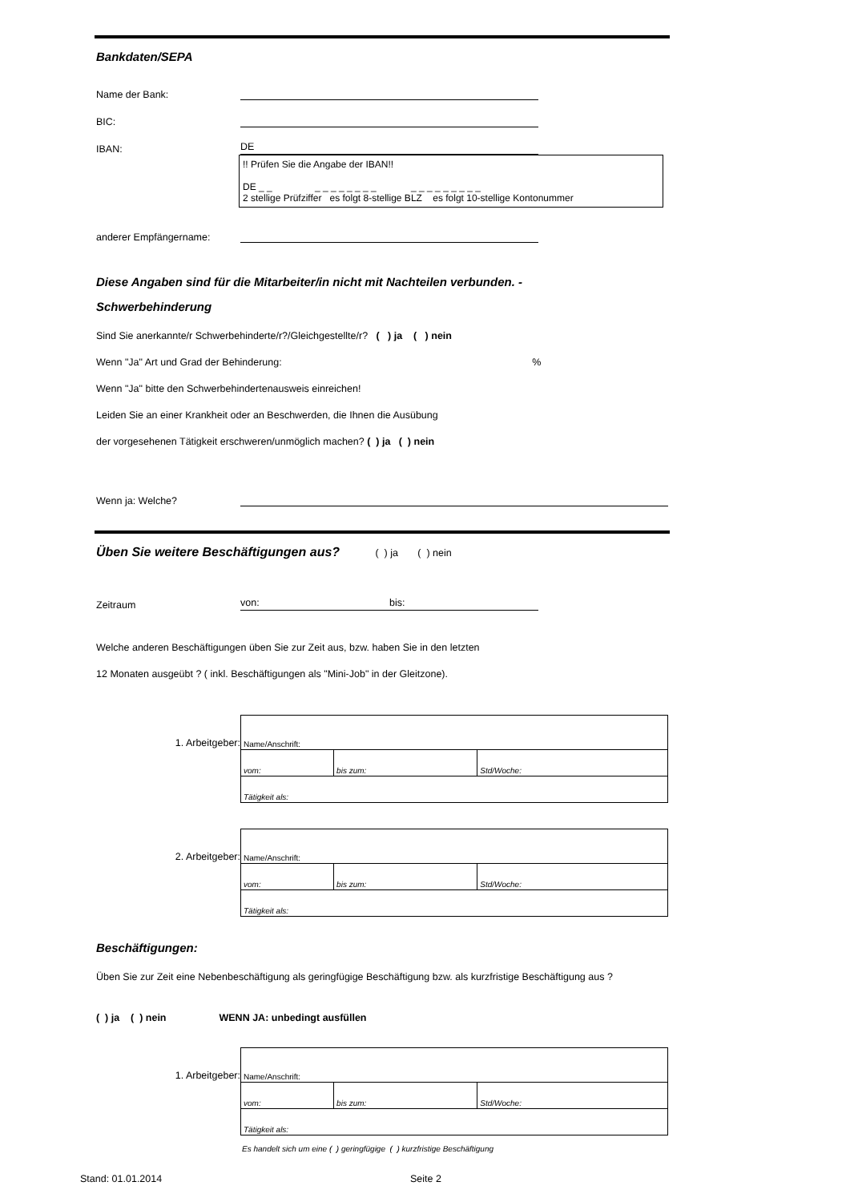Bankdaten/SEPA
Name der Bank:
BIC:
IBAN: DE
!! Prüfen Sie die Angabe der IBAN!!
DE _ _ _ _ _ _ _ _ _ _ _ _ _ _ _ _ _ _ _
2 stellige Prüfziffer es folgt 8-stellige BLZ es folgt 10-stellige Kontonummer
anderer Empfängername:
Diese Angaben sind für die Mitarbeiter/in nicht mit Nachteilen verbunden. -
Schwerbehinderung
Sind Sie anerkannte/r Schwerbehinderte/r?/Gleichgestellte/r? ( ) ja ( ) nein
Wenn "Ja" Art und Grad der Behinderung: %
Wenn "Ja" bitte den Schwerbehindertenausweis einreichen!
Leiden Sie an einer Krankheit oder an Beschwerden, die Ihnen die Ausübung
der vorgesehenen Tätigkeit erschweren/unmöglich machen? ( ) ja ( ) nein
Wenn ja: Welche?
Üben Sie weitere Beschäftigungen aus? ( ) ja ( ) nein
Zeitraum von: bis:
Welche anderen Beschäftigungen üben Sie zur Zeit aus, bzw. haben Sie in den letzten
12 Monaten ausgeübt ? ( inkl. Beschäftigungen als "Mini-Job" in der Gleitzone).
1. Arbeitgeber:
| Name/Anschrift: | | |
| vom: | bis zum: | Std/Woche: |
| Tätigkeit als: | | |
2. Arbeitgeber:
| Name/Anschrift: | | |
| vom: | bis zum: | Std/Woche: |
| Tätigkeit als: | | |
Beschäftigungen:
Üben Sie zur Zeit eine Nebenbeschäftigung als geringfügige Beschäftigung bzw. als kurzfristige Beschäftigung aus ?
( ) ja ( ) nein WENN JA: unbedingt ausfüllen
1. Arbeitgeber:
| Name/Anschrift: | | |
| vom: | bis zum: | Std/Woche: |
| Tätigkeit als: | | |
Es handelt sich um eine ( ) geringfügige ( ) kurzfristige Beschäftigung
Stand: 01.01.2014 Seite 2